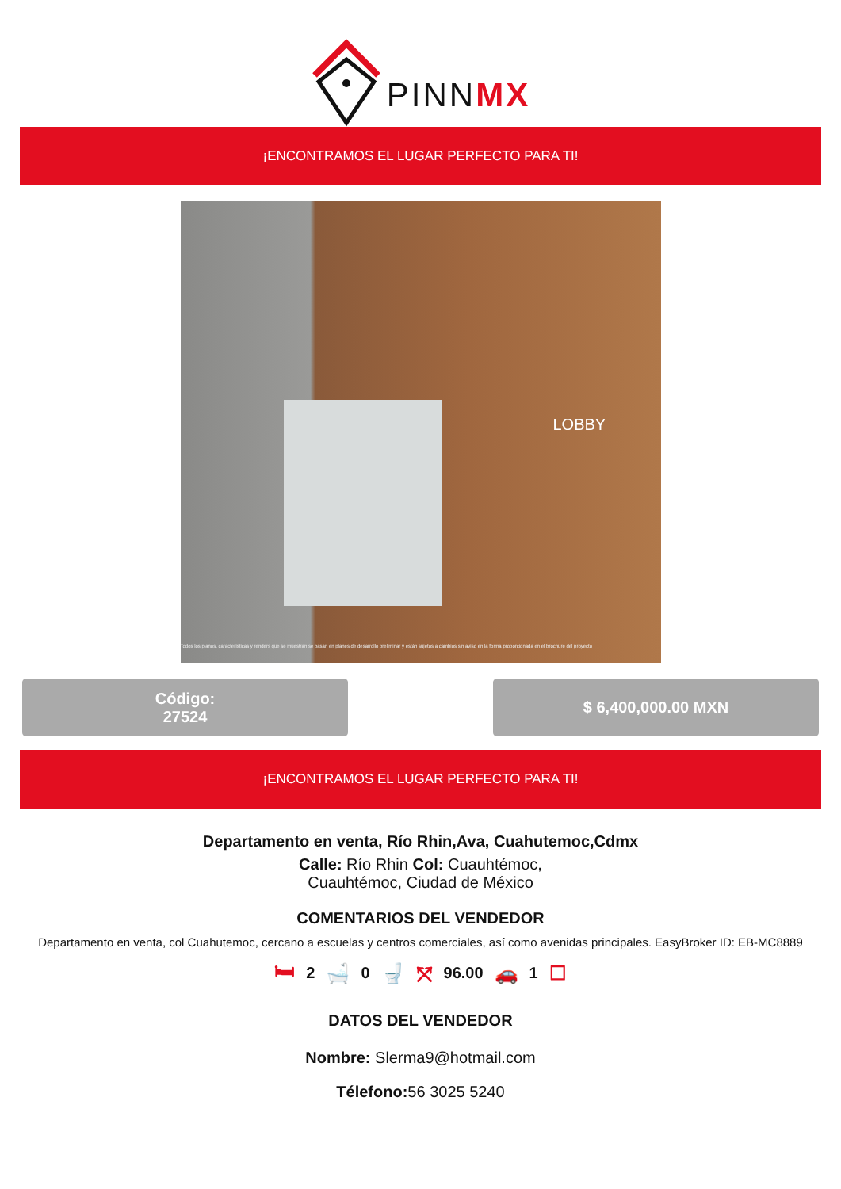PINNMX
¡ENCONTRAMOS EL LUGAR PERFECTO PARA TI!
LOBBY
Todos los planos, características y renders que se muestran se basan en planes de desarrollo preliminar y están sujetos a cambios sin aviso en la forma proporcionada en el brochure del proyecto
Código:
27524
$ 6,400,000.00 MXN
¡ENCONTRAMOS EL LUGAR PERFECTO PARA TI!
Departamento en venta, Río Rhin,Ava, Cuahutemoc,Cdmx
Calle: Río Rhin Col: Cuauhtémoc,
Cuauhtémoc, Ciudad de México
COMENTARIOS DEL VENDEDOR
Departamento en venta, col Cuahutemoc, cercano a escuelas y centros comerciales, así como avenidas principales. EasyBroker ID: EB-MC8889
🛏 2 🛁 0 🚽 ⤧ 96.00 🚗 1 ☐
DATOS DEL VENDEDOR
Nombre: Slerma9@hotmail.com
Télefono: 56 3025 5240